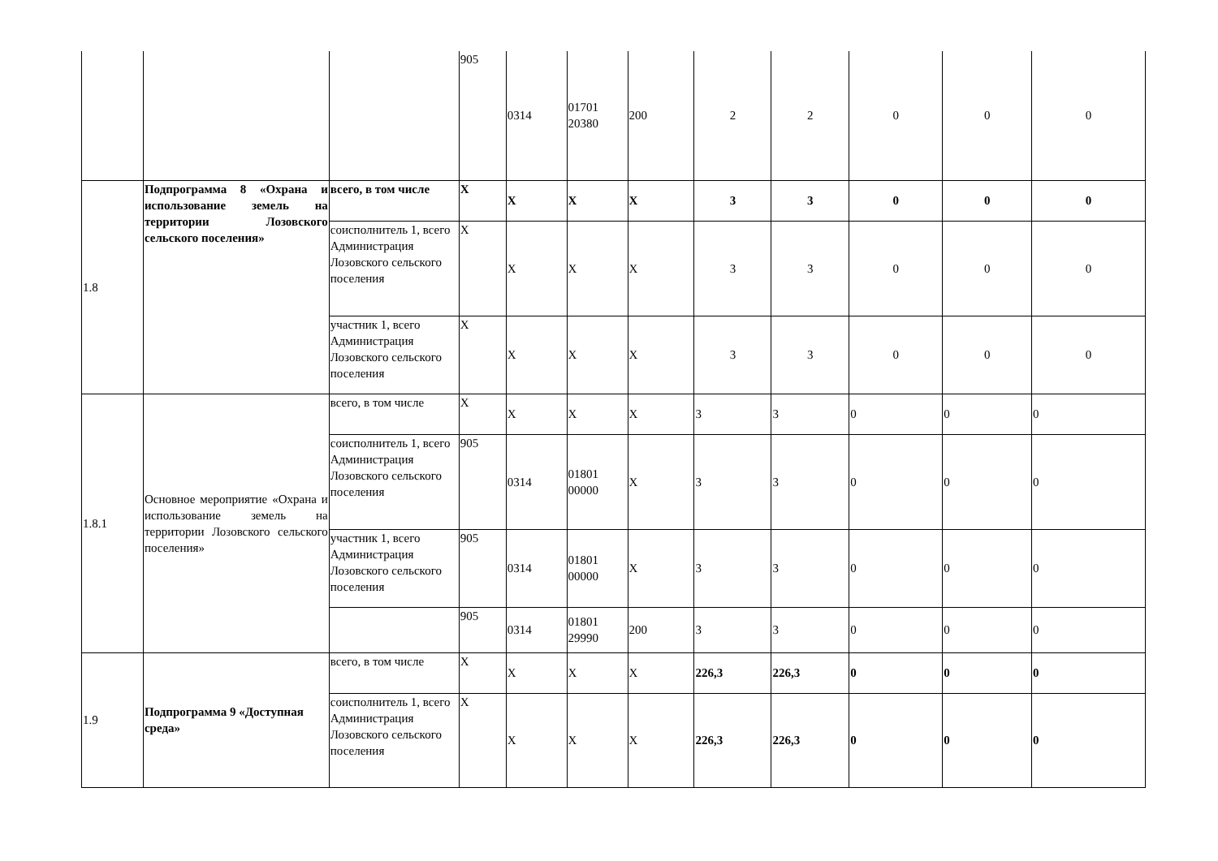| | | | 905 | 0314 | 01701 20380 | 200 | 2 | 2 | 0 | 0 | 0 |
| 1.8 | Подпрограмма 8 «Охрана и использование земель на территории Лозовского сельского поселения» | всего, в том числе | Х | Х | Х | Х | 3 | 3 | 0 | 0 | 0 |
| | | соисполнитель 1, всего Администрация Лозовского сельского поселения | Х | Х | Х | Х | 3 | 3 | 0 | 0 | 0 |
| | | участник 1, всего Администрация Лозовского сельского поселения | Х | Х | Х | Х | 3 | 3 | 0 | 0 | 0 |
| 1.8.1 | Основное мероприятие «Охрана и использование земель на территории Лозовского сельского поселения» | всего, в том числе | Х | Х | Х | Х | 3 | 3 | 0 | 0 | 0 |
| | | соисполнитель 1, всего Администрация Лозовского сельского поселения | 905 | 0314 | 01801 00000 | Х | 3 | 3 | 0 | 0 | 0 |
| | | участник 1, всего Администрация Лозовского сельского поселения | 905 | 0314 | 01801 00000 | Х | 3 | 3 | 0 | 0 | 0 |
| | | | 905 | 0314 | 01801 29990 | 200 | 3 | 3 | 0 | 0 | 0 |
| 1.9 | Подпрограмма 9 «Доступная среда» | всего, в том числе | Х | Х | Х | Х | 226,3 | 226,3 | 0 | 0 | 0 |
| | | соисполнитель 1, всего Администрация Лозовского сельского поселения | Х | Х | Х | Х | 226,3 | 226,3 | 0 | 0 | 0 |